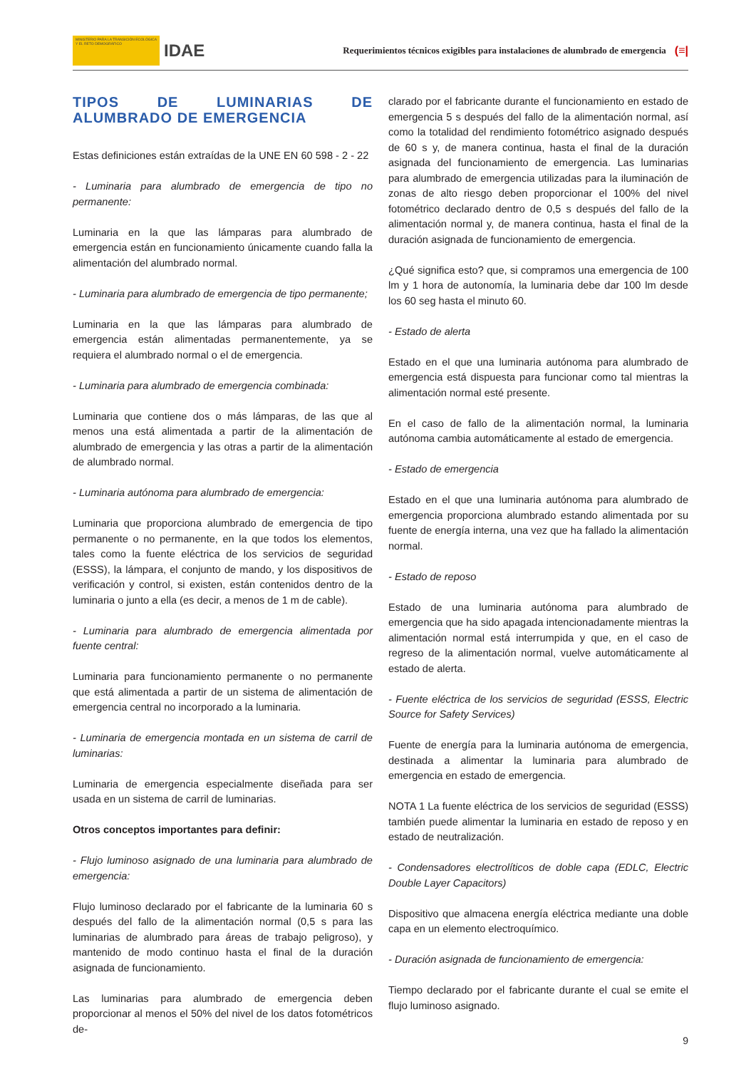MINISTERIO PARA LA TRANSICIÓN ECOLÓGICA Y EL RETO DEMOGRÁFICO
IDAE
Requerimientos técnicos exigibles para instalaciones de alumbrado de emergencia
(≡|
TIPOS DE LUMINARIAS DE ALUMBRADO DE EMERGENCIA
Estas definiciones están extraídas de la UNE EN 60 598 - 2 - 22
- Luminaria para alumbrado de emergencia de tipo no permanente:
Luminaria en la que las lámparas para alumbrado de emergencia están en funcionamiento únicamente cuando falla la alimentación del alumbrado normal.
- Luminaria para alumbrado de emergencia de tipo permanente;
Luminaria en la que las lámparas para alumbrado de emergencia están alimentadas permanentemente, ya se requiera el alumbrado normal o el de emergencia.
- Luminaria para alumbrado de emergencia combinada:
Luminaria que contiene dos o más lámparas, de las que al menos una está alimentada a partir de la alimentación de alumbrado de emergencia y las otras a partir de la alimentación de alumbrado normal.
- Luminaria autónoma para alumbrado de emergencia:
Luminaria que proporciona alumbrado de emergencia de tipo permanente o no permanente, en la que todos los elementos, tales como la fuente eléctrica de los servicios de seguridad (ESSS), la lámpara, el conjunto de mando, y los dispositivos de verificación y control, si existen, están contenidos dentro de la luminaria o junto a ella (es decir, a menos de 1 m de cable).
- Luminaria para alumbrado de emergencia alimentada por fuente central:
Luminaria para funcionamiento permanente o no permanente que está alimentada a partir de un sistema de alimentación de emergencia central no incorporado a la luminaria.
- Luminaria de emergencia montada en un sistema de carril de luminarias:
Luminaria de emergencia especialmente diseñada para ser usada en un sistema de carril de luminarias.
Otros conceptos importantes para definir:
- Flujo luminoso asignado de una luminaria para alumbrado de emergencia:
Flujo luminoso declarado por el fabricante de la luminaria 60 s después del fallo de la alimentación normal (0,5 s para las luminarias de alumbrado para áreas de trabajo peligroso), y mantenido de modo continuo hasta el final de la duración asignada de funcionamiento.
Las luminarias para alumbrado de emergencia deben proporcionar al menos el 50% del nivel de los datos fotométricos de-
clarado por el fabricante durante el funcionamiento en estado de emergencia 5 s después del fallo de la alimentación normal, así como la totalidad del rendimiento fotométrico asignado después de 60 s y, de manera continua, hasta el final de la duración asignada del funcionamiento de emergencia. Las luminarias para alumbrado de emergencia utilizadas para la iluminación de zonas de alto riesgo deben proporcionar el 100% del nivel fotométrico declarado dentro de 0,5 s después del fallo de la alimentación normal y, de manera continua, hasta el final de la duración asignada de funcionamiento de emergencia.
¿Qué significa esto? que, si compramos una emergencia de 100 lm y 1 hora de autonomía, la luminaria debe dar 100 lm desde los 60 seg hasta el minuto 60.
- Estado de alerta
Estado en el que una luminaria autónoma para alumbrado de emergencia está dispuesta para funcionar como tal mientras la alimentación normal esté presente.
En el caso de fallo de la alimentación normal, la luminaria autónoma cambia automáticamente al estado de emergencia.
- Estado de emergencia
Estado en el que una luminaria autónoma para alumbrado de emergencia proporciona alumbrado estando alimentada por su fuente de energía interna, una vez que ha fallado la alimentación normal.
- Estado de reposo
Estado de una luminaria autónoma para alumbrado de emergencia que ha sido apagada intencionadamente mientras la alimentación normal está interrumpida y que, en el caso de regreso de la alimentación normal, vuelve automáticamente al estado de alerta.
- Fuente eléctrica de los servicios de seguridad (ESSS, Electric Source for Safety Services)
Fuente de energía para la luminaria autónoma de emergencia, destinada a alimentar la luminaria para alumbrado de emergencia en estado de emergencia.
NOTA 1 La fuente eléctrica de los servicios de seguridad (ESSS) también puede alimentar la luminaria en estado de reposo y en estado de neutralización.
- Condensadores electrolíticos de doble capa (EDLC, Electric Double Layer Capacitors)
Dispositivo que almacena energía eléctrica mediante una doble capa en un elemento electroquímico.
- Duración asignada de funcionamiento de emergencia:
Tiempo declarado por el fabricante durante el cual se emite el flujo luminoso asignado.
9